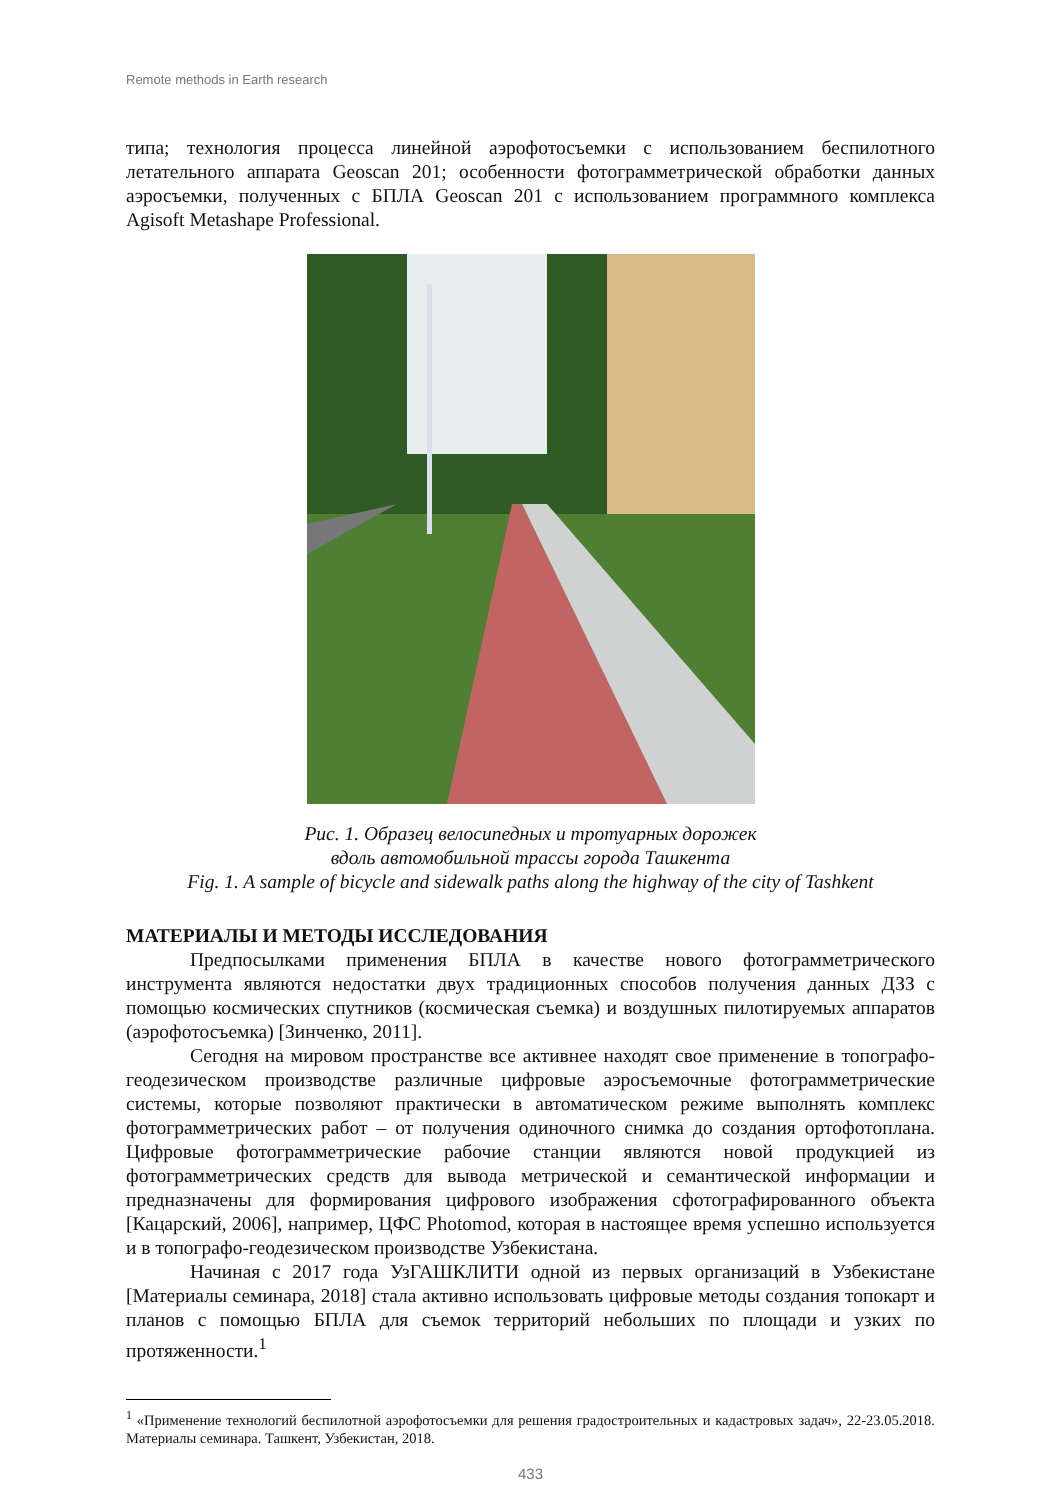Remote methods in Earth research
типа; технология процесса линейной аэрофотосъемки с использованием беспилотного летательного аппарата Geoscan 201; особенности фотограмметрической обработки данных аэросъемки, полученных с БПЛА Geoscan 201 с использованием программного комплекса Agisoft Metashape Professional.
Рис. 1. Образец велосипедных и тротуарных дорожек
вдоль автомобильной трассы города Ташкента
Fig. 1. A sample of bicycle and sidewalk paths along the highway of the city of Tashkent
МАТЕРИАЛЫ И МЕТОДЫ ИССЛЕДОВАНИЯ
Предпосылками применения БПЛА в качестве нового фотограмметрического инструмента являются недостатки двух традиционных способов получения данных ДЗЗ с помощью космических спутников (космическая съемка) и воздушных пилотируемых аппаратов (аэрофотосъемка) [Зинченко, 2011].
Сегодня на мировом пространстве все активнее находят свое применение в топографо-геодезическом производстве различные цифровые аэросъемочные фотограмметрические системы, которые позволяют практически в автоматическом режиме выполнять комплекс фотограмметрических работ – от получения одиночного снимка до создания ортофотоплана. Цифровые фотограмметрические рабочие станции являются новой продукцией из фотограмметрических средств для вывода метрической и семантической информации и предназначены для формирования цифрового изображения сфотографированного объекта [Кацарский, 2006], например, ЦФС Photomod, которая в настоящее время успешно используется и в топографо-геодезическом производстве Узбекистана.
Начиная с 2017 года УзГАШКЛИТИ одной из первых организаций в Узбекистане [Материалы семинара, 2018] стала активно использовать цифровые методы создания топокарт и планов с помощью БПЛА для съемок территорий небольших по площади и узких по протяженности.<sup>1</sup>
<sup>1</sup> «Применение технологий беспилотной аэрофотосъемки для решения градостроительных и кадастровых задач», 22-23.05.2018. Материалы семинара. Ташкент, Узбекистан, 2018.
433